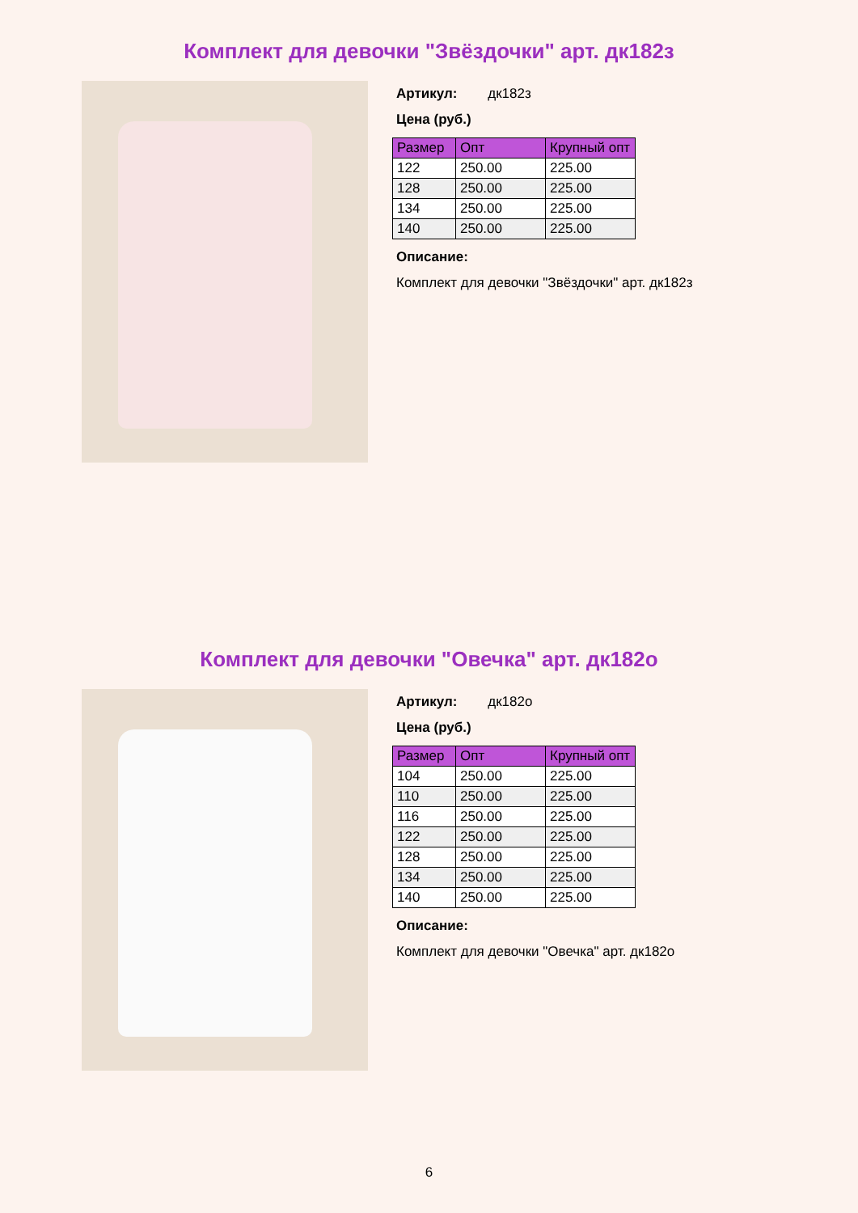Комплект для девочки "Звёздочки" арт. дк182з
Артикул: дк182з
Цена (руб.)
| Размер | Опт | Крупный опт |
| --- | --- | --- |
| 122 | 250.00 | 225.00 |
| 128 | 250.00 | 225.00 |
| 134 | 250.00 | 225.00 |
| 140 | 250.00 | 225.00 |
Описание:
Комплект для девочки "Звёздочки" арт. дк182з
Комплект для девочки "Овечка" арт. дк182о
Артикул: дк182о
Цена (руб.)
| Размер | Опт | Крупный опт |
| --- | --- | --- |
| 104 | 250.00 | 225.00 |
| 110 | 250.00 | 225.00 |
| 116 | 250.00 | 225.00 |
| 122 | 250.00 | 225.00 |
| 128 | 250.00 | 225.00 |
| 134 | 250.00 | 225.00 |
| 140 | 250.00 | 225.00 |
Описание:
Комплект для девочки "Овечка" арт. дк182о
6